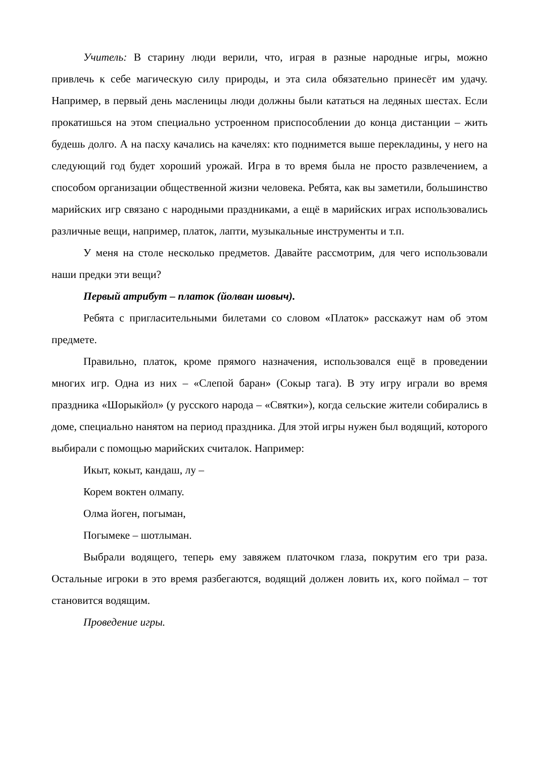Учитель: В старину люди верили, что, играя в разные народные игры, можно привлечь к себе магическую силу природы, и эта сила обязательно принесёт им удачу. Например, в первый день масленицы люди должны были кататься на ледяных шестах. Если прокатишься на этом специально устроенном приспособлении до конца дистанции – жить будешь долго. А на пасху качались на качелях: кто поднимется выше перекладины, у него на следующий год будет хороший урожай. Игра в то время была не просто развлечением, а способом организации общественной жизни человека. Ребята, как вы заметили, большинство марийских игр связано с народными праздниками, а ещё в марийских играх использовались различные вещи, например, платок, лапти, музыкальные инструменты и т.п.
У меня на столе несколько предметов. Давайте рассмотрим, для чего использовали наши предки эти вещи?
Первый атрибут – платок (йолван шовыч).
Ребята с пригласительными билетами со словом «Платок» расскажут нам об этом предмете.
Правильно, платок, кроме прямого назначения, использовался ещё в проведении многих игр. Одна из них – «Слепой баран» (Сокыр тага). В эту игру играли во время праздника «Шорыкйол» (у русского народа – «Святки»), когда сельские жители собирались в доме, специально нанятом на период праздника. Для этой игры нужен был водящий, которого выбирали с помощью марийских считалок. Например:
Икыт, кокыт, кандаш, лу –
Корем вoктен олмапу.
Олма йоген, погыман,
Погымеке – шотлыман.
Выбрали водящего, теперь ему завяжем платочком глаза, покрутим его три раза. Остальные игроки в это время разбегаются, водящий должен ловить их, кого поймал – тот становится водящим.
Проведение игры.